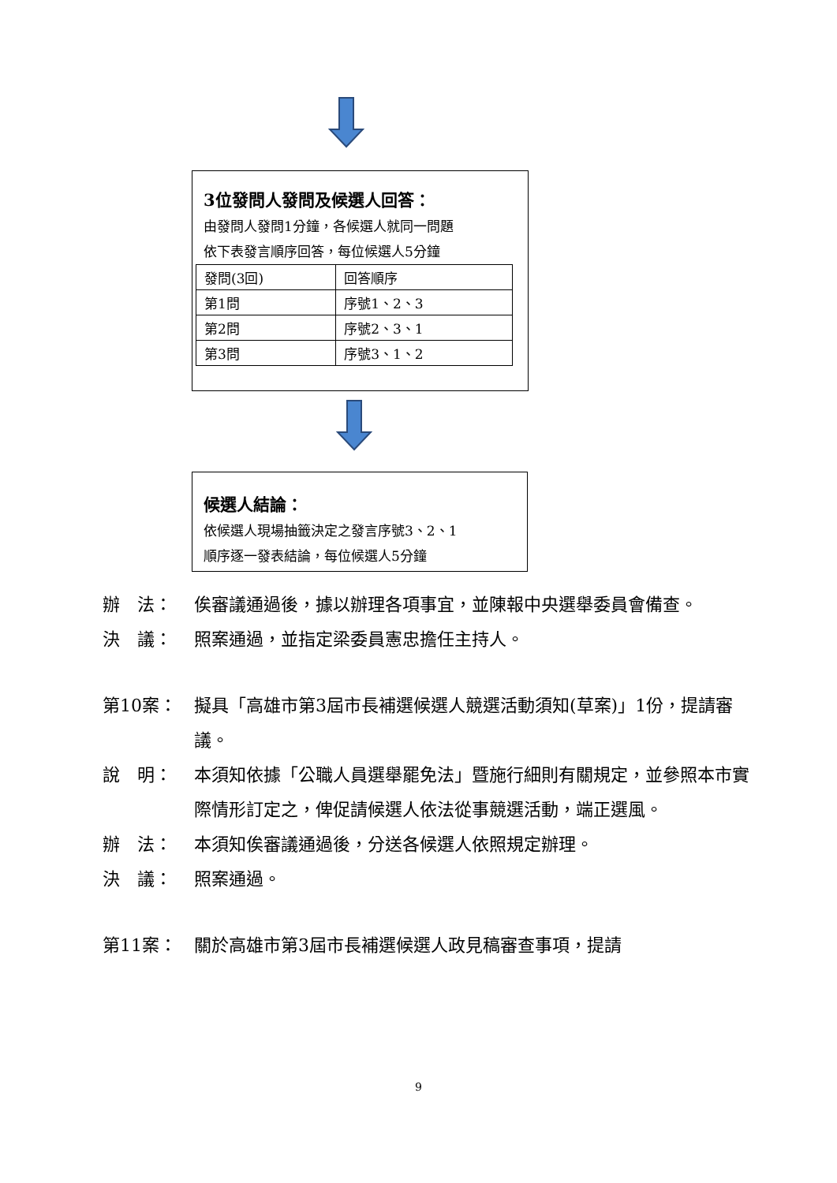3位發問人發問及候選人回答：
由發問人發問1分鐘，各候選人就同一問題
依下表發言順序回答，每位候選人5分鐘
| 發問(3回) | 回答順序 |
| 第1問 | 序號1、2、3 |
| 第2問 | 序號2、3、1 |
| 第3問 | 序號3、1、2 |
候選人結論：
依候選人現場抽籤決定之發言序號3、2、1
順序逐一發表結論，每位候選人5分鐘
辦　法： 俟審議通過後，據以辦理各項事宜，並陳報中央選舉委員會備查。
決　議： 照案通過，並指定梁委員憲忠擔任主持人。
第10案： 擬具「高雄市第3屆市長補選候選人競選活動須知(草案)」1份，提請審議。
說　明： 本須知依據「公職人員選舉罷免法」暨施行細則有關規定，並參照本市實際情形訂定之，俾促請候選人依法從事競選活動，端正選風。
辦　法： 本須知俟審議通過後，分送各候選人依照規定辦理。
決　議： 照案通過。
第11案： 關於高雄市第3屆市長補選候選人政見稿審查事項，提請
9